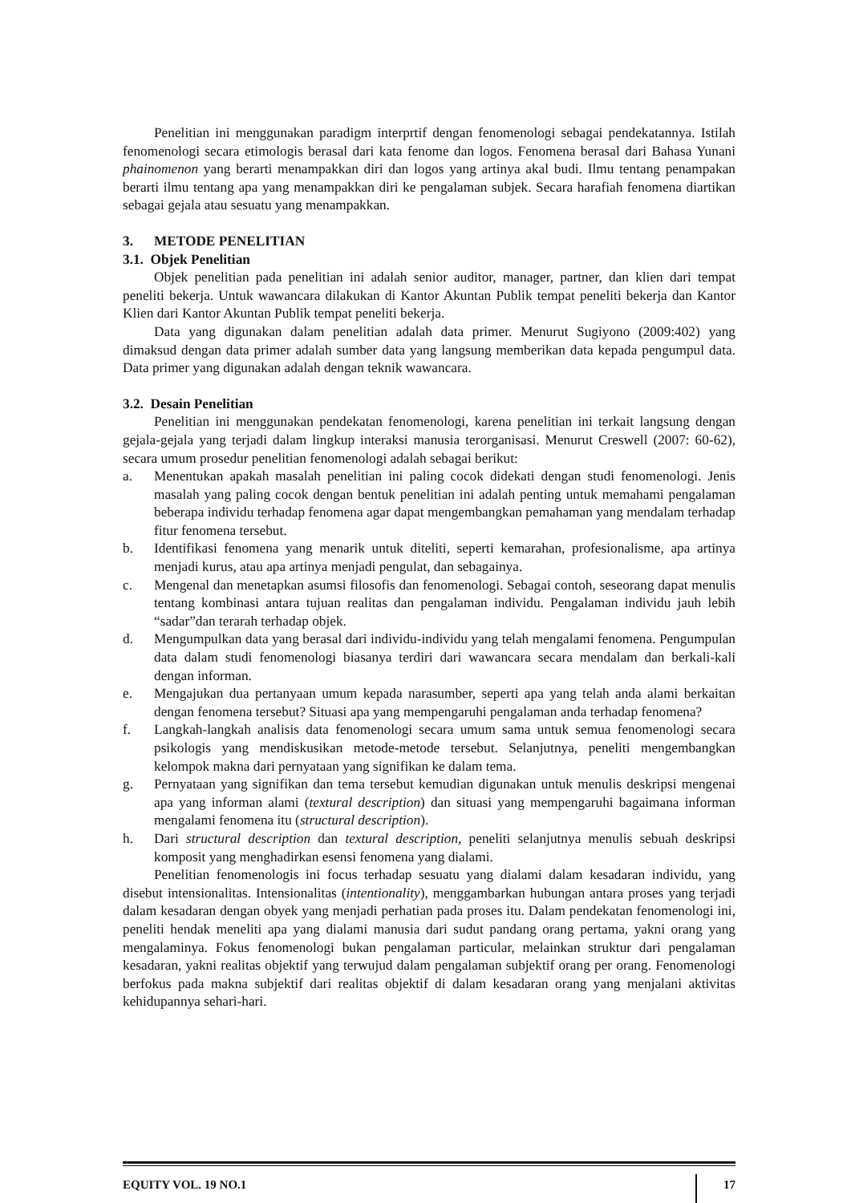Penelitian ini menggunakan paradigm interprtif dengan fenomenologi sebagai pendekatannya. Istilah fenomenologi secara etimologis berasal dari kata fenome dan logos. Fenomena berasal dari Bahasa Yunani phainomenon yang berarti menampakkan diri dan logos yang artinya akal budi. Ilmu tentang penampakan berarti ilmu tentang apa yang menampakkan diri ke pengalaman subjek. Secara harafiah fenomena diartikan sebagai gejala atau sesuatu yang menampakkan.
3. METODE PENELITIAN
3.1. Objek Penelitian
Objek penelitian pada penelitian ini adalah senior auditor, manager, partner, dan klien dari tempat peneliti bekerja. Untuk wawancara dilakukan di Kantor Akuntan Publik tempat peneliti bekerja dan Kantor Klien dari Kantor Akuntan Publik tempat peneliti bekerja.
Data yang digunakan dalam penelitian adalah data primer. Menurut Sugiyono (2009:402) yang dimaksud dengan data primer adalah sumber data yang langsung memberikan data kepada pengumpul data. Data primer yang digunakan adalah dengan teknik wawancara.
3.2. Desain Penelitian
Penelitian ini menggunakan pendekatan fenomenologi, karena penelitian ini terkait langsung dengan gejala-gejala yang terjadi dalam lingkup interaksi manusia terorganisasi. Menurut Creswell (2007: 60-62), secara umum prosedur penelitian fenomenologi adalah sebagai berikut:
a. Menentukan apakah masalah penelitian ini paling cocok didekati dengan studi fenomenologi. Jenis masalah yang paling cocok dengan bentuk penelitian ini adalah penting untuk memahami pengalaman beberapa individu terhadap fenomena agar dapat mengembangkan pemahaman yang mendalam terhadap fitur fenomena tersebut.
b. Identifikasi fenomena yang menarik untuk diteliti, seperti kemarahan, profesionalisme, apa artinya menjadi kurus, atau apa artinya menjadi pengulat, dan sebagainya.
c. Mengenal dan menetapkan asumsi filosofis dan fenomenologi. Sebagai contoh, seseorang dapat menulis tentang kombinasi antara tujuan realitas dan pengalaman individu. Pengalaman individu jauh lebih “sadar”dan terarah terhadap objek.
d. Mengumpulkan data yang berasal dari individu-individu yang telah mengalami fenomena. Pengumpulan data dalam studi fenomenologi biasanya terdiri dari wawancara secara mendalam dan berkali-kali dengan informan.
e. Mengajukan dua pertanyaan umum kepada narasumber, seperti apa yang telah anda alami berkaitan dengan fenomena tersebut? Situasi apa yang mempengaruhi pengalaman anda terhadap fenomena?
f. Langkah-langkah analisis data fenomenologi secara umum sama untuk semua fenomenologi secara psikologis yang mendiskusikan metode-metode tersebut. Selanjutnya, peneliti mengembangkan kelompok makna dari pernyataan yang signifikan ke dalam tema.
g. Pernyataan yang signifikan dan tema tersebut kemudian digunakan untuk menulis deskripsi mengenai apa yang informan alami (textural description) dan situasi yang mempengaruhi bagaimana informan mengalami fenomena itu (structural description).
h. Dari structural description dan textural description, peneliti selanjutnya menulis sebuah deskripsi komposit yang menghadirkan esensi fenomena yang dialami.
Penelitian fenomenologis ini focus terhadap sesuatu yang dialami dalam kesadaran individu, yang disebut intensionalitas. Intensionalitas (intentionality), menggambarkan hubungan antara proses yang terjadi dalam kesadaran dengan obyek yang menjadi perhatian pada proses itu. Dalam pendekatan fenomenologi ini, peneliti hendak meneliti apa yang dialami manusia dari sudut pandang orang pertama, yakni orang yang mengalaminya. Fokus fenomenologi bukan pengalaman particular, melainkan struktur dari pengalaman kesadaran, yakni realitas objektif yang terwujud dalam pengalaman subjektif orang per orang. Fenomenologi berfokus pada makna subjektif dari realitas objektif di dalam kesadaran orang yang menjalani aktivitas kehidupannya sehari-hari.
EQUITY VOL. 19 NO.1 17